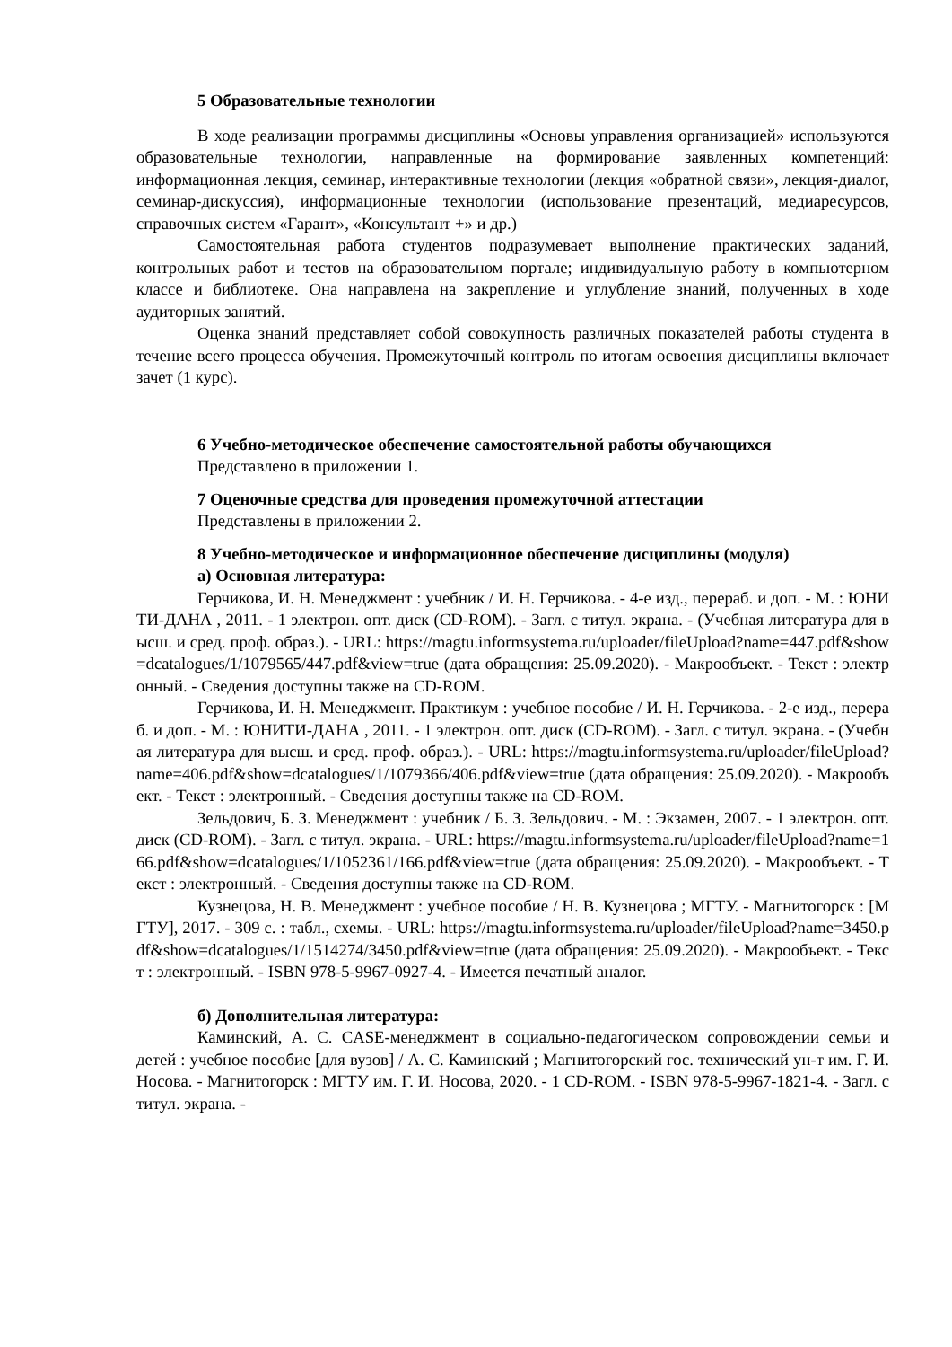5 Образовательные технологии
В ходе реализации программы дисциплины «Основы управления организацией» используются образовательные технологии, направленные на формирование заявленных компетенций: информационная лекция, семинар, интерактивные технологии (лекция «обратной связи», лекция-диалог, семинар-дискуссия), информационные технологии (использование презентаций, медиаресурсов, справочных систем «Гарант», «Консультант +» и др.)
Самостоятельная работа студентов подразумевает выполнение практических заданий, контрольных работ и тестов на образовательном портале; индивидуальную работу в компьютерном классе и библиотеке. Она направлена на закрепление и углубление знаний, полученных в ходе аудиторных занятий.
Оценка знаний представляет собой совокупность различных показателей работы студента в течение всего процесса обучения. Промежуточный контроль по итогам освоения дисциплины включает зачет (1 курс).
6 Учебно-методическое обеспечение самостоятельной работы обучающихся
Представлено в приложении 1.
7 Оценочные средства для проведения промежуточной аттестации
Представлены в приложении 2.
8 Учебно-методическое и информационное обеспечение дисциплины (модуля)
а) Основная литература:
Герчикова, И. Н. Менеджмент : учебник / И. Н. Герчикова. - 4-е изд., перераб. и доп. - М. : ЮНИТИ-ДАНА , 2011. - 1 электрон. опт. диск (CD-ROM). - Загл. с титул. экрана. - (Учебная литература для высш. и сред. проф. образ.). - URL: https://magtu.informsystema.ru/uploader/fileUpload?name=447.pdf&show=dcatalogues/1/1079565/447.pdf&view=true (дата обращения: 25.09.2020). - Макрообъект. - Текст : электронный. - Сведения доступны также на CD-ROM.
Герчикова, И. Н. Менеджмент. Практикум : учебное пособие / И. Н. Герчикова. - 2-е изд., перераб. и доп. - М. : ЮНИТИ-ДАНА , 2011. - 1 электрон. опт. диск (CD-ROM). - Загл. с титул. экрана. - (Учебная литература для высш. и сред. проф. образ.). - URL: https://magtu.informsystema.ru/uploader/fileUpload?name=406.pdf&show=dcatalogues/1/1079366/406.pdf&view=true (дата обращения: 25.09.2020). - Макрообъект. - Текст : электронный. - Сведения доступны также на CD-ROM.
Зельдович, Б. З. Менеджмент : учебник / Б. З. Зельдович. - М. : Экзамен, 2007. - 1 электрон. опт. диск (CD-ROM). - Загл. с титул. экрана. - URL: https://magtu.informsystema.ru/uploader/fileUpload?name=166.pdf&show=dcatalogues/1/1052361/166.pdf&view=true (дата обращения: 25.09.2020). - Макрообъект. - Текст : электронный. - Сведения доступны также на CD-ROM.
Кузнецова, Н. В. Менеджмент : учебное пособие / Н. В. Кузнецова ; МГТУ. - Магнитогорск : [МГТУ], 2017. - 309 с. : табл., схемы. - URL: https://magtu.informsystema.ru/uploader/fileUpload?name=3450.pdf&show=dcatalogues/1/1514274/3450.pdf&view=true (дата обращения: 25.09.2020). - Макрообъект. - Текст : электронный. - ISBN 978-5-9967-0927-4. - Имеется печатный аналог.
б) Дополнительная литература:
Каминский, А. С. CASE-менеджмент в социально-педагогическом сопровождении семьи и детей : учебное пособие [для вузов] / А. С. Каминский ; Магнитогорский гос. технический ун-т им. Г. И. Носова. - Магнитогорск : МГТУ им. Г. И. Носова, 2020. - 1 CD-ROM. - ISBN 978-5-9967-1821-4. - Загл. с титул. экрана. -